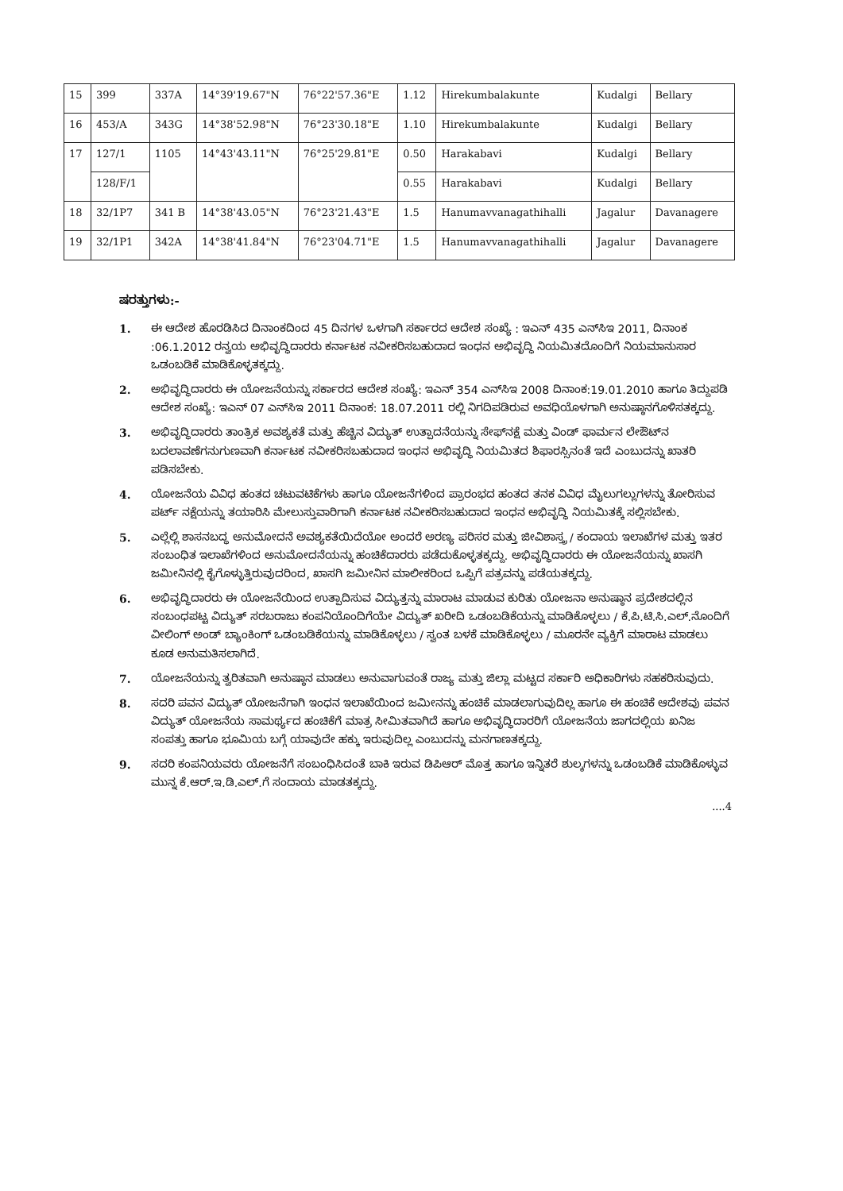| 15 | 399 | 337A | 14°39'19.67"N | 76°22'57.36"E | 1.12 | Hirekumbalakunte | Kudalgi | Bellary |
| 16 | 453/A | 343G | 14°38'52.98"N | 76°23'30.18"E | 1.10 | Hirekumbalakunte | Kudalgi | Bellary |
| 17 | 127/1 | 1105 | 14°43'43.11"N | 76°25'29.81"E | 0.50 | Harakabavi | Kudalgi | Bellary |
| | 128/F/1 | | | | 0.55 | Harakabavi | Kudalgi | Bellary |
| 18 | 32/1P7 | 341 B | 14°38'43.05"N | 76°23'21.43"E | 1.5 | Hanumavvanagathihalli | Jagalur | Davanagere |
| 19 | 32/1P1 | 342A | 14°38'41.84"N | 76°23'04.71"E | 1.5 | Hanumavvanagathihalli | Jagalur | Davanagere |
ಷರತ್ತುಗಳು:-
1. ಈ ಆದೇಶ ಹೊರಡಿಸಿದ ದಿನಾಂಕದಿಂದ 45 ದಿನಗಳ ಒಳಗಾಗಿ ಸರ್ಕಾರದ ಆದೇಶ ಸಂಖ್ಯೆ : ಇಎನ್ 435 ಎನ್‌ಸಿಇ 2011, ದಿನಾಂಕ :06.1.2012 ರನ್ವಯ ಅಭಿವೃದ್ಧಿದಾರರು ಕರ್ನಾಟಕ ನವೀಕರಿಸಬಹುದಾದ ಇಂಧನ ಅಭಿವೃದ್ಧಿ ನಿಯಮಿತದೊಂದಿಗೆ ನಿಯಮಾನುಸಾರ ಒಡಂಬಡಿಕೆ ಮಾಡಿಕೊಳ್ಳತಕ್ಕದ್ದು.
2. ಅಭಿವೃದ್ಧಿದಾರರು ಈ ಯೋಜನೆಯನ್ನು ಸರ್ಕಾರದ ಆದೇಶ ಸಂಖ್ಯೆ: ಇಎನ್ 354 ಎನ್‌ಸಿಇ 2008 ದಿನಾಂಕ:19.01.2010 ಹಾಗೂ ತಿದ್ದುಪಡಿ ಆದೇಶ ಸಂಖ್ಯೆ: ಇಎನ್ 07 ಎನ್‌ಸಿಇ 2011 ದಿನಾಂಕ: 18.07.2011 ರಲ್ಲಿ ನಿಗದಿಪಡಿರುವ ಅವಧಿಯೊಳಗಾಗಿ ಅನುಷ್ಠಾನಗೊಳಿಸತಕ್ಕದ್ದು.
3. ಅಭಿವೃದ್ಧಿದಾರರು ತಾಂತ್ರಿಕ ಅವಶ್ಯಕತೆ ಮತ್ತು ಹೆಚ್ಚಿನ ವಿದ್ಯುತ್ ಉತ್ಪಾದನೆಯನ್ನು ಸೇಫ್‌ನಕ್ಷೆ ಮತ್ತು ವಿಂಡ್ ಫಾರ್ಮನ ಲೇಔಟ್‌ನ ಬದಲಾವಣೆಗನುಗುಣವಾಗಿ ಕರ್ನಾಟಕ ನವೀಕರಿಸಬಹುದಾದ ಇಂಧನ ಅಭಿವೃದ್ಧಿ ನಿಯಮಿತದ ಶಿಫಾರಸ್ಸಿನಂತೆ ಇದೆ ಎಂಬುದನ್ನು ಖಾತರಿ ಪಡಿಸಬೇಕು.
4. ಯೋಜನೆಯ ವಿವಿಧ ಹಂತದ ಚಟುವಟಿಕೆಗಳು ಹಾಗೂ ಯೋಜನೆಗಳಿಂದ ಪ್ರಾರಂಭದ ಹಂತದ ತನಕ ವಿವಿಧ ಮೈಲುಗಲ್ಲುಗಳನ್ನು ತೋರಿಸುವ ಪರ್ಟ್ ನಕ್ಷೆಯನ್ನು ತಯಾರಿಸಿ ಮೇಲುಸ್ತುವಾರಿಗಾಗಿ ಕರ್ನಾಟಕ ನವೀಕರಿಸಬಹುದಾದ ಇಂಧನ ಅಭಿವೃದ್ಧಿ ನಿಯಮಿತಕ್ಕೆ ಸಲ್ಲಿಸಬೇಕು.
5. ಎಲ್ಲೆಲ್ಲಿ ಶಾಸನಬದ್ಧ ಅನುಮೋದನೆ ಅವಶ್ಯಕತೆಯಿದೆಯೋ ಅಂದರೆ ಅರಣ್ಯ ಪರಿಸರ ಮತ್ತು ಜೀವಿಶಾಸ್ತ್ರ / ಕಂದಾಯ ಇಲಾಖೆಗಳ ಮತ್ತು ಇತರ ಸಂಬಂಧಿತ ಇಲಾಖೆಗಳಿಂದ ಅನುಮೋದನೆಯನ್ನು ಹಂಚಿಕೆದಾರರು ಪಡೆದುಕೊಳ್ಳತಕ್ಕದ್ದು. ಅಭಿವೃದ್ಧಿದಾರರು ಈ ಯೋಜನೆಯನ್ನು ಖಾಸಗಿ ಜಮೀನಿನಲ್ಲಿ ಕೈಗೊಳ್ಳುತ್ತಿರುವುದರಿಂದ, ಖಾಸಗಿ ಜಮೀನಿನ ಮಾಲೀಕರಿಂದ ಒಪ್ಪಿಗೆ ಪತ್ರವನ್ನು ಪಡೆಯತಕ್ಕದ್ದು.
6. ಅಭಿವೃದ್ಧಿದಾರರು ಈ ಯೋಜನೆಯಿಂದ ಉತ್ಪಾದಿಸುವ ವಿದ್ಯುತ್ತನ್ನು ಮಾರಾಟ ಮಾಡುವ ಕುರಿತು ಯೋಜನಾ ಅನುಷ್ಠಾನ ಪ್ರದೇಶದಲ್ಲಿನ ಸಂಬಂಧಪಟ್ಟ ವಿದ್ಯುತ್ ಸರಬರಾಜು ಕಂಪನಿಯೊಂದಿಗೆಯೇ ವಿದ್ಯುತ್ ಖರೀದಿ ಒಡಂಬಡಿಕೆಯನ್ನು ಮಾಡಿಕೊಳ್ಳಲು / ಕೆ.ಪಿ.ಟಿ.ಸಿ.ಎಲ್.ನೊಂದಿಗೆ ವೀಲಿಂಗ್ ಅಂಡ್ ಬ್ಯಾಂಕಿಂಗ್ ಒಡಂಬಡಿಕೆಯನ್ನು ಮಾಡಿಕೊಳ್ಳಲು / ಸ್ವಂತ ಬಳಕೆ ಮಾಡಿಕೊಳ್ಳಲು / ಮೂರನೇ ವ್ಯಕ್ತಿಗೆ ಮಾರಾಟ ಮಾಡಲು ಕೂಡ ಅನುಮತಿಸಲಾಗಿದೆ.
7. ಯೋಜನೆಯನ್ನು ತ್ವರಿತವಾಗಿ ಅನುಷ್ಠಾನ ಮಾಡಲು ಅನುವಾಗುವಂತೆ ರಾಜ್ಯ ಮತ್ತು ಜಿಲ್ಲಾ ಮಟ್ಟದ ಸರ್ಕಾರಿ ಅಧಿಕಾರಿಗಳು ಸಹಕರಿಸುವುದು.
8. ಸದರಿ ಪವನ ವಿದ್ಯುತ್ ಯೋಜನೆಗಾಗಿ ಇಂಧನ ಇಲಾಖೆಯಿಂದ ಜಮೀನನ್ನು ಹಂಚಿಕೆ ಮಾಡಲಾಗುವುದಿಲ್ಲ ಹಾಗೂ ಈ ಹಂಚಿಕೆ ಆದೇಶವು ಪವನ ವಿದ್ಯುತ್ ಯೋಜನೆಯ ಸಾಮರ್ಥ್ಯದ ಹಂಚಿಕೆಗೆ ಮಾತ್ರ ಸೀಮಿತವಾಗಿದೆ ಹಾಗೂ ಅಭಿವೃದ್ಧಿದಾರರಿಗೆ ಯೋಜನೆಯ ಜಾಗದಲ್ಲಿಯ ಖನಿಜ ಸಂಪತ್ತು ಹಾಗೂ ಭೂಮಿಯ ಬಗ್ಗೆ ಯಾವುದೇ ಹಕ್ಕು ಇರುವುದಿಲ್ಲ ಎಂಬುದನ್ನು ಮನಗಾಣತಕ್ಕದ್ದು.
9. ಸದರಿ ಕಂಪನಿಯವರು ಯೋಜನೆಗೆ ಸಂಬಂಧಿಸಿದಂತೆ ಬಾಕಿ ಇರುವ ಡಿಪಿಆರ್ ಮೊತ್ತ ಹಾಗೂ ಇನ್ನಿತರೆ ಶುಲ್ಕಗಳನ್ನು ಒಡಂಬಡಿಕೆ ಮಾಡಿಕೊಳ್ಳುವ ಮುನ್ನ ಕೆ.ಆರ್.ಇ.ಡಿ.ಎಲ್.ಗೆ ಸಂದಾಯ ಮಾಡತಕ್ಕದ್ದು.
....4